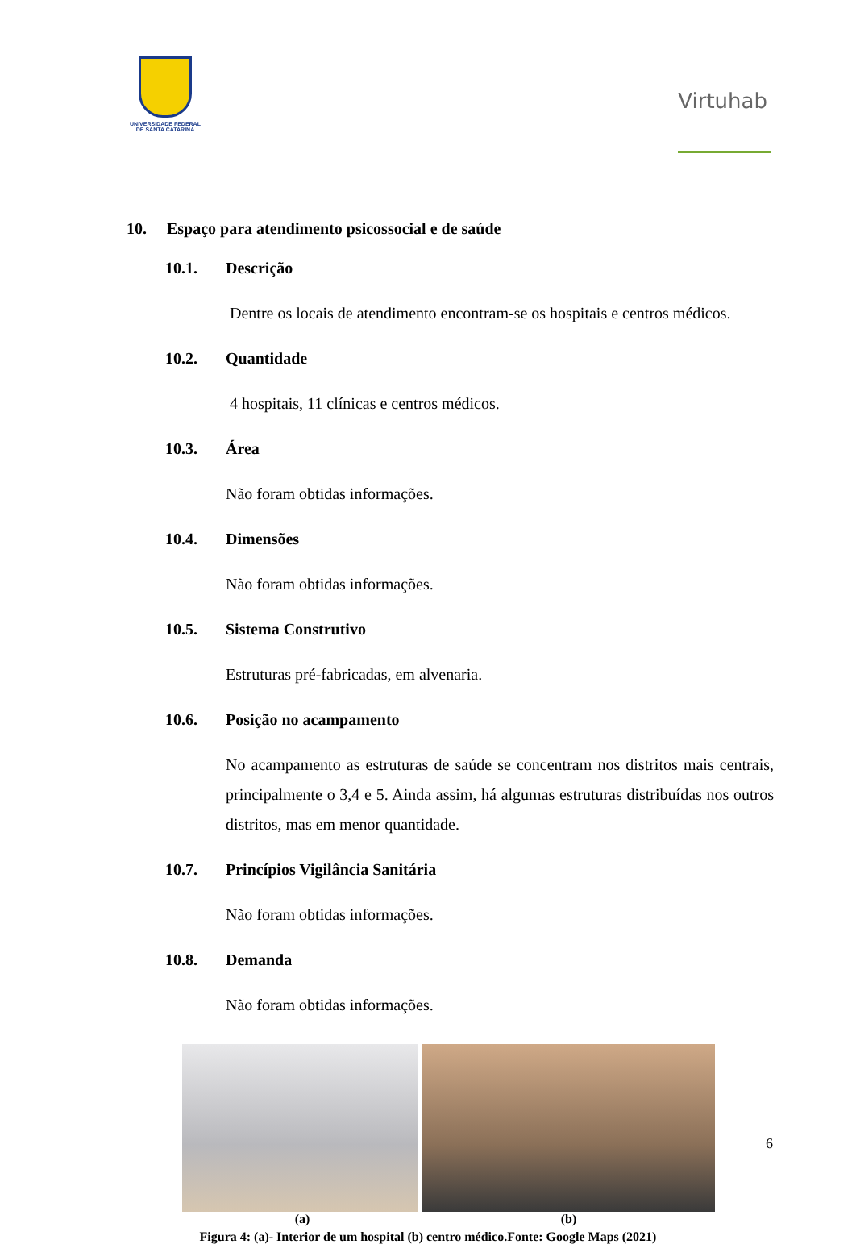UNIVERSIDADE FEDERAL
DE SANTA CATARINA
Virtuhab
10. Espaço para atendimento psicossocial e de saúde
10.1. Descrição
Dentre os locais de atendimento encontram-se os hospitais e centros médicos.
10.2. Quantidade
4 hospitais, 11 clínicas e centros médicos.
10.3. Área
Não foram obtidas informações.
10.4. Dimensões
Não foram obtidas informações.
10.5. Sistema Construtivo
Estruturas pré-fabricadas, em alvenaria.
10.6. Posição no acampamento
No acampamento as estruturas de saúde se concentram nos distritos mais centrais, principalmente o 3,4 e 5. Ainda assim, há algumas estruturas distribuídas nos outros distritos, mas em menor quantidade.
10.7. Princípios Vigilância Sanitária
Não foram obtidas informações.
10.8. Demanda
Não foram obtidas informações.
(a) (b)
Figura 4: (a)- Interior de um hospital (b) centro médico.Fonte: Google Maps (2021)
6